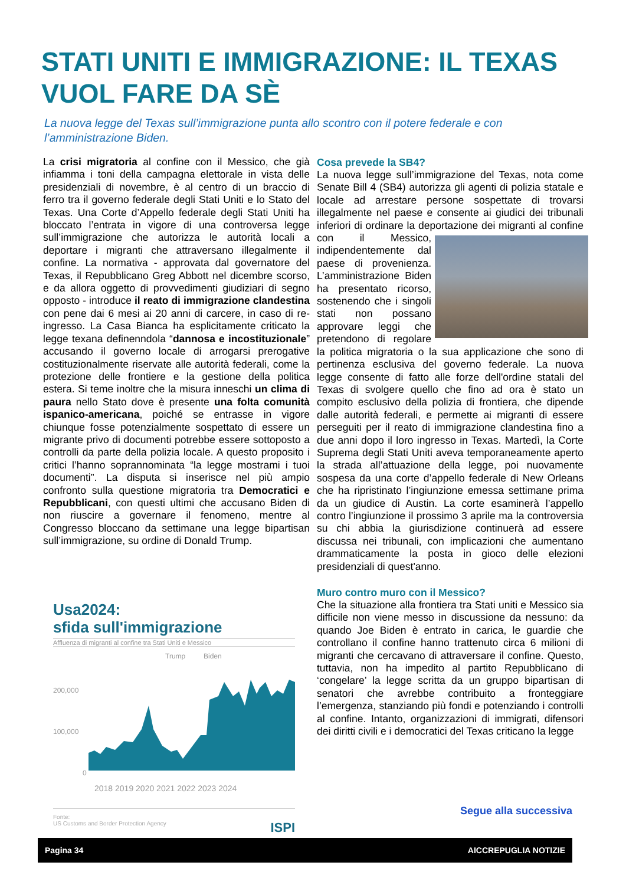STATI UNITI E IMMIGRAZIONE: IL TEXAS VUOL FARE DA SÈ
La nuova legge del Texas sull’immigrazione punta allo scontro con il potere federale e con l’amministrazione Biden.
La crisi migratoria al confine con il Messico, che già infiamma i toni della campagna elettorale in vista delle presidenziali di novembre, è al centro di un braccio di ferro tra il governo federale degli Stati Uniti e lo Stato del Texas. Una Corte d’Appello federale degli Stati Uniti ha bloccato l’entrata in vigore di una controversa legge sull’immigrazione che autorizza le autorità locali a deportare i migranti che attraversano illegalmente il confine. La normativa - approvata dal governatore del Texas, il Repubblicano Greg Abbott nel dicembre scorso, e da allora oggetto di provvedimenti giudiziari di segno opposto - introduce il reato di immigrazione clandestina con pene dai 6 mesi ai 20 anni di carcere, in caso di re-ingresso. La Casa Bianca ha esplicitamente criticato la legge texana definenndola “dannosa e incostituzionale” accusando il governo locale di arrogarsi prerogative costituzionalmente riservate alle autorità federali, come la protezione delle frontiere e la gestione della politica estera. Si teme inoltre che la misura inneschi un clima di paura nello Stato dove è presente una folta comunità ispanico-americana, poiché se entrasse in vigore chiunque fosse potenzialmente sospettato di essere un migrante privo di documenti potrebbe essere sottoposto a controlli da parte della polizia locale. A questo proposito i critici l’hanno soprannominata “la legge mostrami i tuoi documenti”. La disputa si inserisce nel più ampio confronto sulla questione migratoria tra Democratici e Repubblicani, con questi ultimi che accusano Biden di non riuscire a governare il fenomeno, mentre al Congresso bloccano da settimane una legge bipartisan sull’immigrazione, su ordine di Donald Trump.
Usa2024:
sfida sull'immigrazione
Affluenza di migranti al confine tra Stati Uniti e Messico
Trump
Biden
200,000
100,000
0
2018 2019 2020 2021 2022 2023 2024
Fonte:
US Customs and Border Protection Agency ISPI
Cosa prevede la SB4?
La nuova legge sull’immigrazione del Texas, nota come Senate Bill 4 (SB4) autorizza gli agenti di polizia statale e locale ad arrestare persone sospettate di trovarsi illegalmente nel paese e consente ai giudici dei tribunali inferiori di ordinare la deportazione dei migranti al confine
con il Messico, indipendentemente dal paese di provenienza. L’amministrazione Biden ha presentato ricorso, sostenendo che i singoli stati non possano approvare leggi che pretendono di regolare la politica migratoria o la sua applicazione che sono di pertinenza esclusiva del governo federale. La nuova legge consente di fatto alle forze dell'ordine statali del Texas di svolgere quello che fino ad ora è stato un compito esclusivo della polizia di frontiera, che dipende dalle autorità federali, e permette ai migranti di essere perseguiti per il reato di immigrazione clandestina fino a due anni dopo il loro ingresso in Texas. Martedì, la Corte Suprema degli Stati Uniti aveva temporaneamente aperto la strada all’attuazione della legge, poi nuovamente sospesa da una corte d’appello federale di New Orleans che ha ripristinato l’ingiunzione emessa settimane prima da un giudice di Austin. La corte esaminerà l’appello contro l’ingiunzione il prossimo 3 aprile ma la controversia su chi abbia la giurisdizione continuerà ad essere discussa nei tribunali, con implicazioni che aumentano drammaticamente la posta in gioco delle elezioni presidenziali di quest'anno.
Muro contro muro con il Messico?
Che la situazione alla frontiera tra Stati uniti e Messico sia difficile non viene messo in discussione da nessuno: da quando Joe Biden è entrato in carica, le guardie che controllano il confine hanno trattenuto circa 6 milioni di migranti che cercavano di attraversare il confine. Questo, tuttavia, non ha impedito al partito Repubblicano di ‘congelare’ la legge scritta da un gruppo bipartisan di senatori che avrebbe contribuito a fronteggiare l’emergenza, stanziando più fondi e potenziando i controlli al confine. Intanto, organizzazioni di immigrati, difensori dei diritti civili e i democratici del Texas criticano la legge
Segue alla successiva
Pagina 34 AICCREPUGLIA NOTIZIE